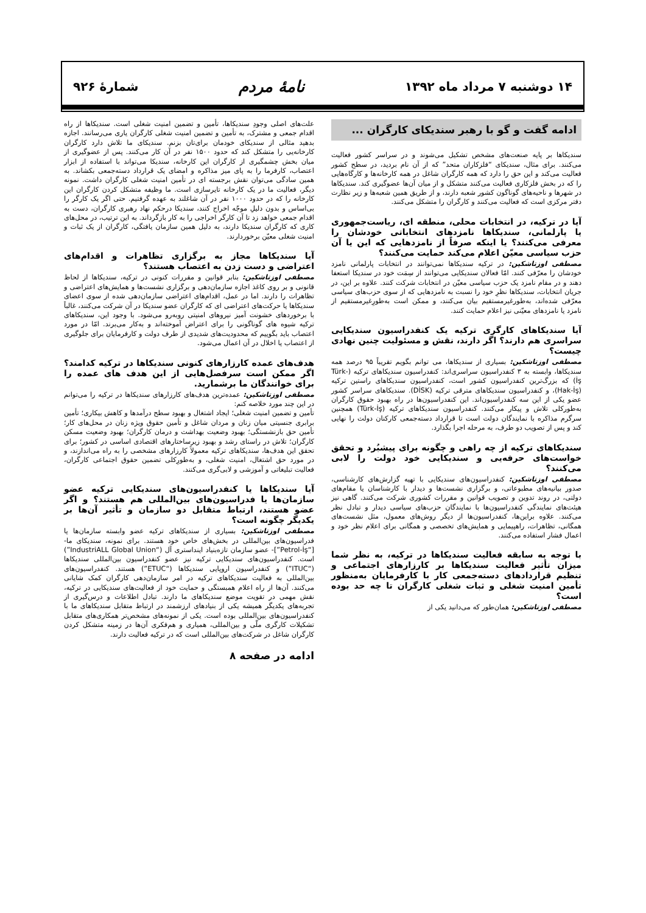۱۴ دوشنبه ۷ مرداد ماه ۱۳۹۲ نامهٔ مردم شمارهٔ ۹۲۶
ادامه گفت و گو با رهبر سندیکای کارگران ...
سندیکاها بر پایه صنعت‌های مشخص تشکیل می‌شوند و در سراسر کشور فعالیت می‌کنند. برای مثال، سندیکای “فلزکاران متحد” که از آن نام بردید، در سطح کشور فعالیت می‌کند و این حق را دارد که همه کارگران شاغل در همه کارخانه‌ها و کارگاه‌هایی را که در بخش فلزکاری فعالیت می‌کنند متشکل و از میان آن‌ها عضوگیری کند. سندیکاها در شهرها و ناحیه‌های گوناگون کشور شعبه دارند، و از طریق همین شعبه‌ها و زیر نظارت دفتر مرکزی است که فعالیت می‌کنند و کارگران را متشکل می‌کنند.
آیا در ترکیه، در انتخابات محلی، منطقه ای، ریاست‌جمهوری یا پارلمانی، سندیکاها نامزدهای انتخاباتی خودشان را معرفی می‌کنند؟ یا اینکه صرفاً از نامزدهایی که این یا آن حزب سیاسی معیّن اعلام می‌کند حمایت می‌کنند؟
مصطفی اوزتاشکین: در ترکیه سندیکاها نمی‌توانند در انتخابات پارلمانی نامزد خودشان را معرّفی کنند. امّا فعالان سندیکایی می‌توانند از سِمَت خود در سندیکا استعفا دهند و در مقام نامزد یک حزب سیاسی معیّن در انتخابات شرکت کنند. علاوه بر این، در جریان انتخابات، سندیکاها نظرِ خود را نسبت به نامزدهایی که از سوی حزب‌های سیاسی معرّفی شده‌اند، به‌طورغیرمستقیم بیان می‌کنند، و ممکن است به‌طورِغیرمستقیم از نامزد یا نامزدهای معیّنی نیز اعلام حمایت کنند.
آیا سندیکاهای کارگری ترکیه یک کنفدراسیون سندیکایی سراسری هم دارند؟ اگر دارند، نقش و مسئولیت چنین نهادی چیست؟
مصطفی اوزتاشکین: بسیاری از سندیکاها، می توانم بگویم تقریباً ۹۵ درصد همه سندیکاها، وابسته به ۳ کنفدراسیون سراسری‌اند: کنفدراسیون سندیکاهای ترکیه (Türk-İş) که بزرگ‌ترین کنفدراسیون کشور است، کنفدراسیون سندیکاهای راستین ترکیه (Hak-İş)، و کنفدراسیون سندیکاهای مترقی ترکیه (DİSK). سندیکاهای سراسر کشور عضو یکی از این سه کنفدراسیون‌اند. این کنفدراسیون‌ها در راه بهبود حقوق کارگران به‌طورکلی تلاش و پیکار می‌کنند. کنفدراسیون سندیکاهای ترکیه (Türk-İş) همچنین سرگرم مذاکره با نمایندگان دولت است تا قرارداد دسته‌جمعی کارکنان دولت را نهایی کند و پس از تصویب دو طرف، به مرحله اجرا بگذارد.
سندیکاهای ترکیه از چه راهی و چگونه برای پیشبُرد و تحقق خواست‌های حرفه‌یی و سندیکایی خود دولت را لابی می‌کنند؟
مصطفی اوزتاشکین: کنفدراسیون‌های سندیکایی با تهیه گزارش‌های کارشناسی، صدور بیانیه‌های مطبوعاتی، و برگزاری نشست‌ها و دیدار با کارشناسان یا مقام‌های دولتی، در روند تدوین و تصویب قوانین و مقررات کشوری شرکت می‌کنند. گاهی نیز هیئت‌های نمایندگی کنفدراسیون‌ها با نمایندگان حزب‌های سیاسی دیدار و تبادل نظر می‌کنند. علاوه براین‌ها، کنفدراسیون‌ها از دیگر روش‌های معمول، مثل نشست‌های همگانی، تظاهرات، راهپیمایی و همایش‌های تخصصی و همگانی برای اعلام نظر خود و اعمال فشار استفاده می‌کنند.
با توجه به سابقه فعالیت سندیکاها در ترکیه، به نظر شما میزان تأثیر فعالیت سندیکاها بر کارزارهای اجتماعی و تنظیم قراردادهای دسته‌جمعی کار با کارفرمایان به‌منظور تأمین امنیت شغلی و ثبات شغلی کارگران تا چه حد بوده است؟
مصطفی اوزتاشکین: همان‌طور که می‌دانید یکی از
علت‌های اصلی وجودِ سندیکاها، تأمین و تضمین امنیت شغلی است. سندیکاها از راه اقدام جمعی و مشترک، به تأمین و تضمین امنیت شغلی کارگران یاری می‌رسانند. اجازه بدهید مثالی از سندیکای خودمان برای‌تان بزنم. سندیکای ما تلاش دارد کارگران کارخانه‌یی را متشکل کند که حدود ۱۵۰۰ نفر در آن کار می‌کنند. پس از عضوگیری از میان بخش چشمگیری از کارگران این کارخانه، سندیکا می‌تواند با استفاده از ابزار اعتصاب، کارفرما را به پای میز مذاکره و امضای یک قرارداد دسته‌جمعی بکشاند. به همین سادگی می‌توان نقش برجسته ای در تأمین امنیت شغلی کارگران داشت. نمونه دیگر، فعالیت ما در یک کارخانه تایرسازی است. ما وظیفه متشکل کردن کارگران این کارخانه را که در حدود ۱۰۰۰ نفر در آن شاغلند به عهده گرفتیم. حتی اگر یک کارگر را بی‌اساس و بدون دلیلِ موجّه اخراج کنند، سندیکا درحکم نهاد رهبری کارگران، دست به اقدام جمعی خواهد زد تا آن کارگر اخراجی را به کار بازگرداند. به این ترتیب، در محل‌های کاری که کارگران سندیکا دارند، به دلیل همین سازمان یافتگی، کارگران از یک ثبات و امنیت شغلی معیّن برخوردارند.
آیا سندیکاها مجاز به برگزاری تظاهرات و اقدام‌های اعتراضی و دست زدن به اعتصاب هستند؟
مصطفی اوزتاشکین: بنابر قوانین و مقررات کنونی در ترکیه، سندیکاها از لحاظ قانونی و بر روی کاغذ اجازه سازمان‌دهی و برگزاری نشست‌ها و همایش‌های اعتراضی و تظاهرات را دارند. اما در عمل، اقدام‌های اعتراضی سازمان‌دهی شده از سوی اعضای سندیکاها یا حرکت‌های اعتراضی ای که کارگران عضو سندیکا در آن شرکت می‌کنند، غالباً با برخوردهای خشونت آمیز نیروهای امنیتی روبه‌رو می‌شود. با وجود این، سندیکاهای ترکیه شیوه های گوناگونی را برای اعتراض آموخته‌اند و به‌کار می‌برند. امّا در مورد اعتصاب باید بگوییم که محدودیت‌های شدیدی از طرف دولت و کارفرمایان برای جلوگیری از اعتصاب یا اخلال در آن اعمال می‌شود.
هدف‌های عمده کارزارهای کنونی سندیکاها در ترکیه کدامند؟ اگر ممکن است سرفصل‌هایی از این هدف های عمده را برای خوانندگان ما برشمارید.
مصطفی اوزتاشکین: عمده‌ترین هدف‌های کارزارهای سندیکاها در ترکیه را می‌توانم در این چند مورد خلاصه کنم:
تأمین و تضمین امنیت شغلی؛ ایجاد اشتغال و بهبود سطح درآمدها و کاهش بیکاری؛ تأمین برابری جنسیتی میان زنان و مردان شاغل و تأمین حقوق ویژه زنان در محل‌های کار؛ تأمین حق بازنشستگی؛ بهبود وضعیت بهداشت و درمان کارگران؛ بهبود وضعیت مسکن کارگران؛ تلاش در راستای رشد و بهبود زیرساختارهای اقتصادی اساسی در کشور؛ برای تحقق این هدف‌ها، سندیکاهای ترکیه معمولاً کارزارهای مشخصی را به راه می‌اندازند، و در مورد حق اشتغال، امنیت شغلی، و به‌طورِکلی تضمین حقوق اجتماعی کارگران، فعالیت تبلیغاتی و آموزشی و لابی‌گری می‌کنند.
آیا سندیکاها یا کنفدراسیون‌های سندیکایی ترکیه عضو سازمان‌ها یا فدراسیون‌های بین‌المللی هم هستند؟ و اگر عضو هستند، ارتباط متقابل دو سازمان و تأثیر آن‌ها بر یکدیگر چگونه است؟
مصطفی اوزتاشکین: بسیاری از سندیکاهای ترکیه عضو وابسته سازمان‌ها یا فدراسیون‌های بین‌المللی در بخش‌های خاص خود هستند. برای نمونه، سندیکای ما- [“Petrol-İş”]- عضو سازمان تازه‌بنیاد اینداستری آل (“IndustriALL Global Union”) است. کنفدراسیون‌های سندیکایی ترکیه نیز عضو کنفدراسیون بین‌المللی سندیکاها (“ITUC”) و کنفدراسیون اروپایی سندیکاها (“ETUC”) هستند. کنفدراسیون‌های بین‌المللی به فعالیت سندیکاهای ترکیه در امر سازمان‌دهی کارگران کمک شایانی می‌کنند. آن‌ها از راه اعلام همبستگی و حمایت خود از فعالیت‌های سندیکایی در ترکیه، نقش مهمی در تقویت موضع سندیکاهای ما دارند. تبادل اطلاعات و درس‌گیری از تجربه‌های یکدیگر همیشه یکی از بنیادهای ارزشمند در ارتباط متقابل سندیکاهای ما با کنفدراسیون‌های بین‌المللی بوده است. یکی از نمونه‌های مشخص‌تر همکاری‌های متقابل تشکیلات کارگری ملّی و بین‌المللی، همیاری و هم‌فکری آن‌ها در زمینه متشکل کردن کارگران شاغل در شرکت‌های بین‌المللی است که در ترکیه فعالیت دارند.
ادامه در صفحه ۸